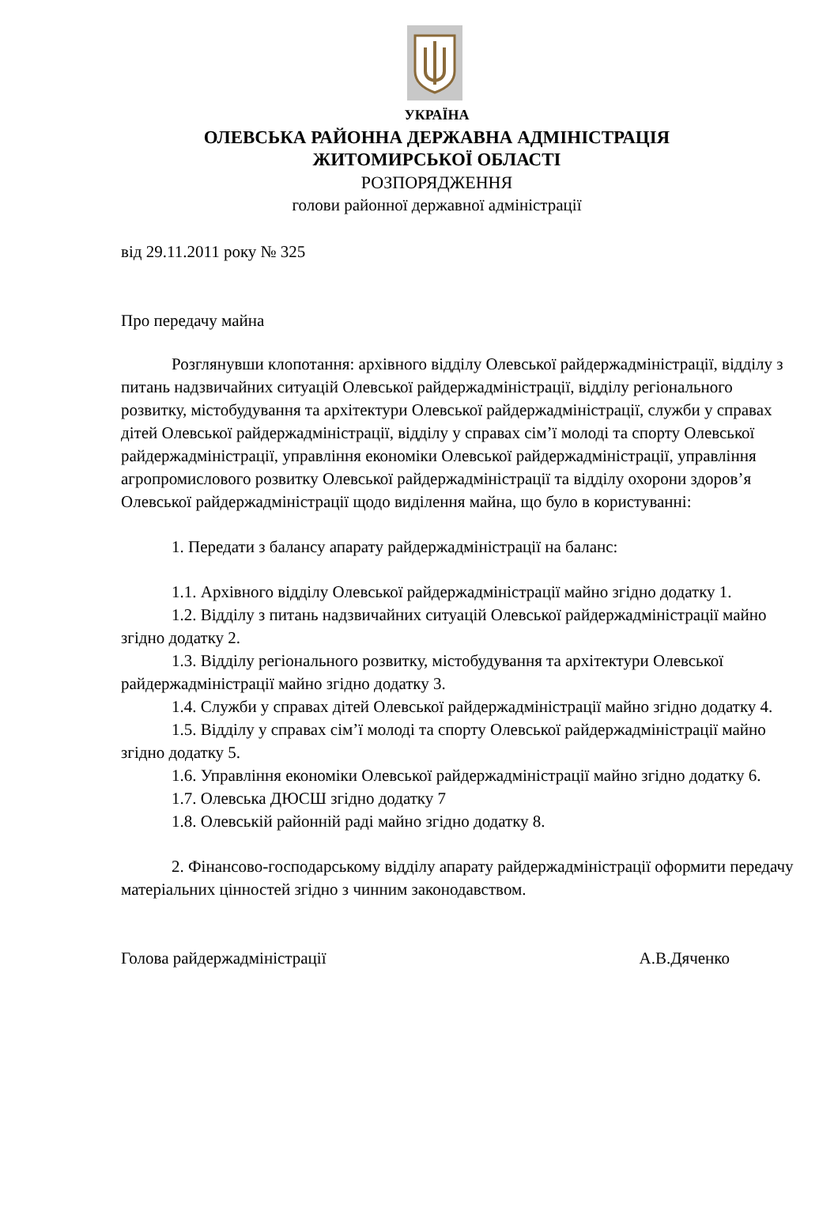УКРАЇНА
ОЛЕВСЬКА РАЙОННА ДЕРЖАВНА АДМІНІСТРАЦІЯ
ЖИТОМИРСЬКОЇ ОБЛАСТІ
РОЗПОРЯДЖЕННЯ
голови районної державної адміністрації
від 29.11.2011 року № 325
Про передачу майна
Розглянувши клопотання: архівного відділу Олевської райдержадміністрації, відділу з питань надзвичайних ситуацій Олевської райдержадміністрації, відділу регіонального розвитку, містобудування та архітектури Олевської райдержадміністрації, служби у справах дітей Олевської райдержадміністрації, відділу у справах сім’ї молоді та спорту Олевської райдержадміністрації, управління економіки Олевської райдержадміністрації, управління агропромислового розвитку Олевської райдержадміністрації та відділу охорони здоров’я Олевської райдержадміністрації щодо виділення майна, що було в користуванні:
1. Передати з балансу апарату райдержадміністрації на баланс:
1.1. Архівного відділу Олевської райдержадміністрації майно згідно додатку 1.
1.2. Відділу з питань надзвичайних ситуацій Олевської райдержадміністрації майно згідно додатку 2.
1.3. Відділу регіонального розвитку, містобудування та архітектури Олевської райдержадміністрації майно згідно додатку 3.
1.4. Служби у справах дітей Олевської райдержадміністрації майно згідно додатку 4.
1.5. Відділу у справах сім’ї молоді та спорту Олевської райдержадміністрації майно згідно додатку 5.
1.6. Управління економіки Олевської райдержадміністрації майно згідно додатку 6.
1.7. Олевська ДЮСШ згідно додатку 7
1.8. Олевській районній раді майно згідно додатку 8.
2. Фінансово-господарському відділу апарату райдержадміністрації оформити передачу матеріальних цінностей згідно з чинним законодавством.
Голова райдержадміністрації А.В.Дяченко